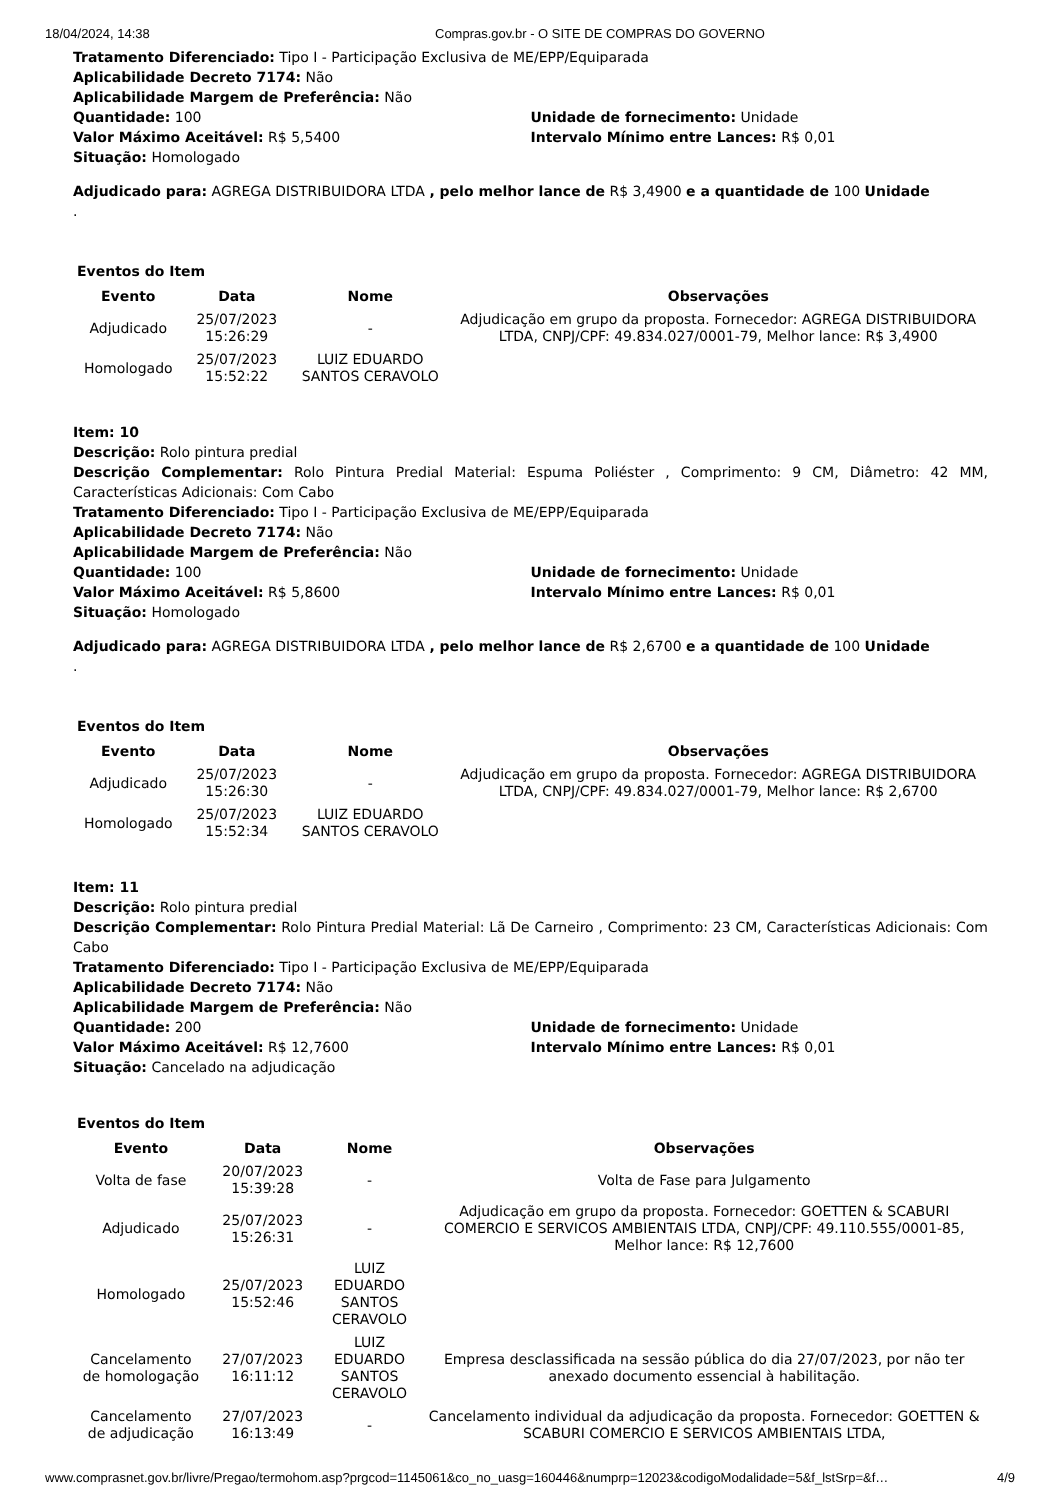18/04/2024, 14:38 Compras.gov.br - O SITE DE COMPRAS DO GOVERNO
Tratamento Diferenciado: Tipo I - Participação Exclusiva de ME/EPP/Equiparada
Aplicabilidade Decreto 7174: Não
Aplicabilidade Margem de Preferência: Não
Quantidade: 100 Unidade de fornecimento: Unidade
Valor Máximo Aceitável: R$ 5,5400 Intervalo Mínimo entre Lances: R$ 0,01
Situação: Homologado
Adjudicado para: AGREGA DISTRIBUIDORA LTDA , pelo melhor lance de R$ 3,4900 e a quantidade de 100 Unidade
.
Eventos do Item
| Evento | Data | Nome | Observações |
| --- | --- | --- | --- |
| Adjudicado | 25/07/2023 15:26:29 | - | Adjudicação em grupo da proposta. Fornecedor: AGREGA DISTRIBUIDORA LTDA, CNPJ/CPF: 49.834.027/0001-79, Melhor lance: R$ 3,4900 |
| Homologado | 25/07/2023 15:52:22 | LUIZ EDUARDO SANTOS CERAVOLO | |
Item: 10
Descrição: Rolo pintura predial
Descrição Complementar: Rolo Pintura Predial Material: Espuma Poliéster , Comprimento: 9 CM, Diâmetro: 42 MM, Características Adicionais: Com Cabo
Tratamento Diferenciado: Tipo I - Participação Exclusiva de ME/EPP/Equiparada
Aplicabilidade Decreto 7174: Não
Aplicabilidade Margem de Preferência: Não
Quantidade: 100 Unidade de fornecimento: Unidade
Valor Máximo Aceitável: R$ 5,8600 Intervalo Mínimo entre Lances: R$ 0,01
Situação: Homologado
Adjudicado para: AGREGA DISTRIBUIDORA LTDA , pelo melhor lance de R$ 2,6700 e a quantidade de 100 Unidade
.
Eventos do Item
| Evento | Data | Nome | Observações |
| --- | --- | --- | --- |
| Adjudicado | 25/07/2023 15:26:30 | - | Adjudicação em grupo da proposta. Fornecedor: AGREGA DISTRIBUIDORA LTDA, CNPJ/CPF: 49.834.027/0001-79, Melhor lance: R$ 2,6700 |
| Homologado | 25/07/2023 15:52:34 | LUIZ EDUARDO SANTOS CERAVOLO | |
Item: 11
Descrição: Rolo pintura predial
Descrição Complementar: Rolo Pintura Predial Material: Lã De Carneiro , Comprimento: 23 CM, Características Adicionais: Com Cabo
Tratamento Diferenciado: Tipo I - Participação Exclusiva de ME/EPP/Equiparada
Aplicabilidade Decreto 7174: Não
Aplicabilidade Margem de Preferência: Não
Quantidade: 200 Unidade de fornecimento: Unidade
Valor Máximo Aceitável: R$ 12,7600 Intervalo Mínimo entre Lances: R$ 0,01
Situação: Cancelado na adjudicação
Eventos do Item
| Evento | Data | Nome | Observações |
| --- | --- | --- | --- |
| Volta de fase | 20/07/2023 15:39:28 | - | Volta de Fase para Julgamento |
| Adjudicado | 25/07/2023 15:26:31 | - | Adjudicação em grupo da proposta. Fornecedor: GOETTEN & SCABURI COMERCIO E SERVICOS AMBIENTAIS LTDA, CNPJ/CPF: 49.110.555/0001-85, Melhor lance: R$ 12,7600 |
| Homologado | 25/07/2023 15:52:46 | LUIZ EDUARDO SANTOS CERAVOLO | |
| Cancelamento de homologação | 27/07/2023 16:11:12 | LUIZ EDUARDO SANTOS CERAVOLO | Empresa desclassificada na sessão pública do dia 27/07/2023, por não ter anexado documento essencial à habilitação. |
| Cancelamento de adjudicação | 27/07/2023 16:13:49 | - | Cancelamento individual da adjudicação da proposta. Fornecedor: GOETTEN & SCABURI COMERCIO E SERVICOS AMBIENTAIS LTDA, |
www.comprasnet.gov.br/livre/Pregao/termohom.asp?prgcod=1145061&co_no_uasg=160446&numprp=12023&codigoModalidade=5&f_lstSrp=&f… 4/9